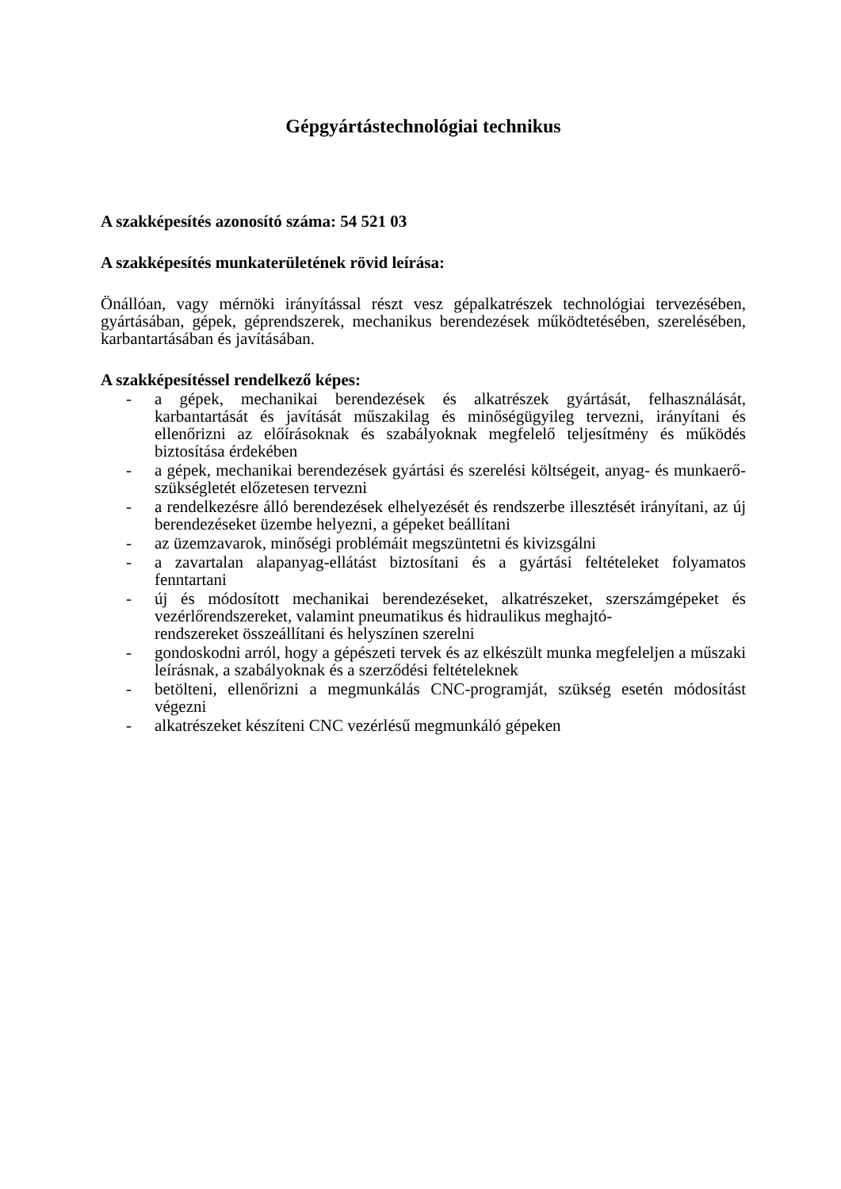Gépgyártástechnológiai technikus
A szakképesítés azonosító száma: 54 521 03
A szakképesítés munkaterületének rövid leírása:
Önállóan, vagy mérnöki irányítással részt vesz gépalkatrészek technológiai tervezésében, gyártásában, gépek, géprendszerek, mechanikus berendezések működtetésében, szerelésében, karbantartásában és javításában.
A szakképesítéssel rendelkező képes:
- a gépek, mechanikai berendezések és alkatrészek gyártását, felhasználását, karbantartását és javítását műszakilag és minőségügyileg tervezni, irányítani és ellenőrizni az előírásoknak és szabályoknak megfelelő teljesítmény és működés biztosítása érdekében
- a gépek, mechanikai berendezések gyártási és szerelési költségeit, anyag- és munkaerő-szükségletét előzetesen tervezni
- a rendelkezésre álló berendezések elhelyezését és rendszerbe illesztését irányítani, az új berendezéseket üzembe helyezni, a gépeket beállítani
- az üzemzavarok, minőségi problémáit megszüntetni és kivizsgálni
- a zavartalan alapanyag-ellátást biztosítani és a gyártási feltételeket folyamatos fenntartani
- új és módosított mechanikai berendezéseket, alkatrészeket, szerszámgépeket és vezérlőrendszereket, valamint pneumatikus és hidraulikus meghajtó-
rendszereket összeállítani és helyszínen szerelni
- gondoskodni arról, hogy a gépészeti tervek és az elkészült munka megfeleljen a műszaki leírásnak, a szabályoknak és a szerződési feltételeknek
- betölteni, ellenőrizni a megmunkálás CNC-programját, szükség esetén módosítást végezni
- alkatrészeket készíteni CNC vezérlésű megmunkáló gépeken